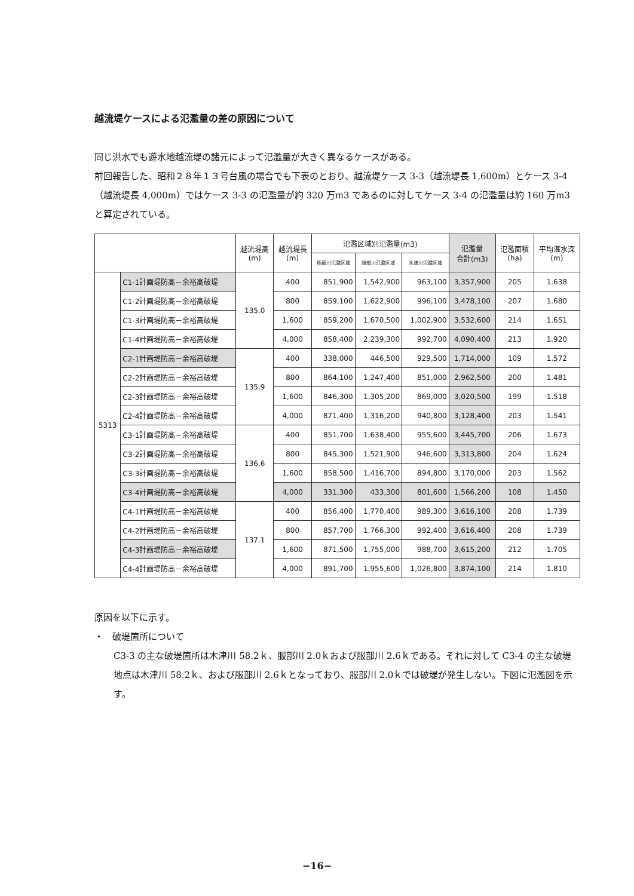越流堤ケースによる氾濫量の差の原因について
同じ洪水でも遊水地越流堤の諸元によって氾濫量が大きく異なるケースがある。
前回報告した、昭和２８年１３号台風の場合でも下表のとおり、越流堤ケース 3-3（越流堤長 1,600m）とケース 3-4（越流堤長 4,000m）ではケース 3-3 の氾濫量が約 320 万m3 であるのに対してケース 3-4 の氾濫量は約 160 万m3 と算定されている。
| | | 越流堤高 (m) | 越流堤長 (m) | 氾濫区域別氾濫量(m3) | | | 氾濫量 合計(m3) | 氾濫面積 (ha) | 平均湛水深 (m) |
| --- | --- | --- | --- | --- | --- | --- | --- | --- | --- |
| | | | | 柘植川氾濫区域 | 服部川氾濫区域 | 木津川氾濫区域 | | | |
| 5313 | C1-1計画堤防高－余裕高破堤 | 135.0 | 400 | 851,900 | 1,542,900 | 963,100 | 3,357,900 | 205 | 1.638 |
| | C1-2計画堤防高－余裕高破堤 | | 800 | 859,100 | 1,622,900 | 996,100 | 3,478,100 | 207 | 1.680 |
| | C1-3計画堤防高－余裕高破堤 | | 1,600 | 859,200 | 1,670,500 | 1,002,900 | 3,532,600 | 214 | 1.651 |
| | C1-4計画堤防高－余裕高破堤 | | 4,000 | 858,400 | 2,239,300 | 992,700 | 4,090,400 | 213 | 1.920 |
| | C2-1計画堤防高－余裕高破堤 | 135.9 | 400 | 338,000 | 446,500 | 929,500 | 1,714,000 | 109 | 1.572 |
| | C2-2計画堤防高－余裕高破堤 | | 800 | 864,100 | 1,247,400 | 851,000 | 2,962,500 | 200 | 1.481 |
| | C2-3計画堤防高－余裕高破堤 | | 1,600 | 846,300 | 1,305,200 | 869,000 | 3,020,500 | 199 | 1.518 |
| | C2-4計画堤防高－余裕高破堤 | | 4,000 | 871,400 | 1,316,200 | 940,800 | 3,128,400 | 203 | 1.541 |
| | C3-1計画堤防高－余裕高破堤 | 136.6 | 400 | 851,700 | 1,638,400 | 955,600 | 3,445,700 | 206 | 1.673 |
| | C3-2計画堤防高－余裕高破堤 | | 800 | 845,300 | 1,521,900 | 946,600 | 3,313,800 | 204 | 1.624 |
| | C3-3計画堤防高－余裕高破堤 | | 1,600 | 858,500 | 1,416,700 | 894,800 | 3,170,000 | 203 | 1.562 |
| | C3-4計画堤防高－余裕高破堤 | | 4,000 | 331,300 | 433,300 | 801,600 | 1,566,200 | 108 | 1.450 |
| | C4-1計画堤防高－余裕高破堤 | 137.1 | 400 | 856,400 | 1,770,400 | 989,300 | 3,616,100 | 208 | 1.739 |
| | C4-2計画堤防高－余裕高破堤 | | 800 | 857,700 | 1,766,300 | 992,400 | 3,616,400 | 208 | 1.739 |
| | C4-3計画堤防高－余裕高破堤 | | 1,600 | 871,500 | 1,755,000 | 988,700 | 3,615,200 | 212 | 1.705 |
| | C4-4計画堤防高－余裕高破堤 | | 4,000 | 891,700 | 1,955,600 | 1,026,800 | 3,874,100 | 214 | 1.810 |
原因を以下に示す。
・　破堤箇所について
C3-3 の主な破堤箇所は木津川 58.2ｋ、服部川 2.0ｋおよび服部川 2.6ｋである。それに対して C3-4 の主な破堤地点は木津川 58.2ｋ、および服部川 2.6ｋとなっており、服部川 2.0ｋでは破堤が発生しない。下図に氾濫図を示す。
−16−